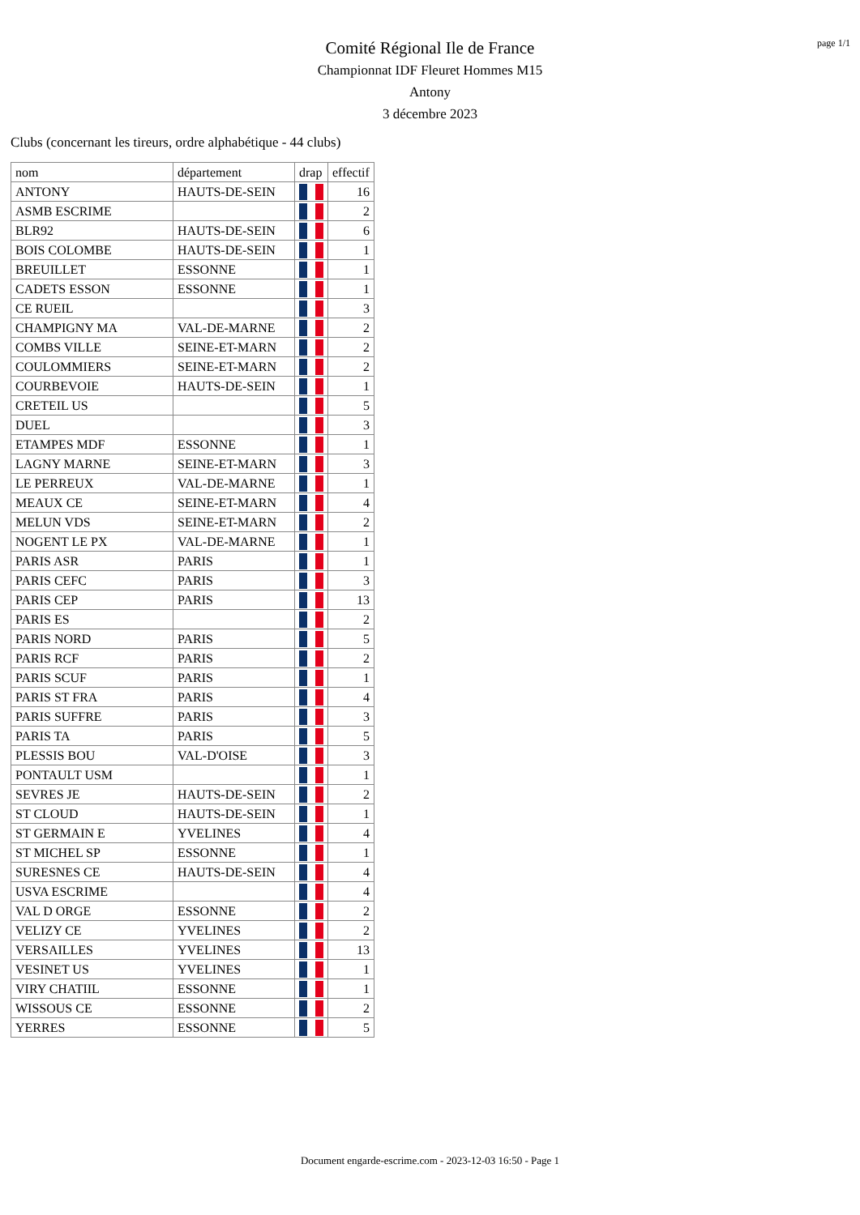page 1/1
Comité Régional Ile de France
Championnat IDF Fleuret Hommes M15
Antony
3 décembre 2023
Clubs (concernant les tireurs, ordre alphabétique - 44 clubs)
| nom | département | drap | effectif |
| --- | --- | --- | --- |
| ANTONY | HAUTS-DE-SEIN | | 16 |
| ASMB ESCRIME | | | 2 |
| BLR92 | HAUTS-DE-SEIN | | 6 |
| BOIS COLOMBE | HAUTS-DE-SEIN | | 1 |
| BREUILLET | ESSONNE | | 1 |
| CADETS ESSON | ESSONNE | | 1 |
| CE RUEIL | | | 3 |
| CHAMPIGNY MA | VAL-DE-MARNE | | 2 |
| COMBS VILLE | SEINE-ET-MARN | | 2 |
| COULOMMIERS | SEINE-ET-MARN | | 2 |
| COURBEVOIE | HAUTS-DE-SEIN | | 1 |
| CRETEIL US | | | 5 |
| DUEL | | | 3 |
| ETAMPES MDF | ESSONNE | | 1 |
| LAGNY MARNE | SEINE-ET-MARN | | 3 |
| LE PERREUX | VAL-DE-MARNE | | 1 |
| MEAUX CE | SEINE-ET-MARN | | 4 |
| MELUN VDS | SEINE-ET-MARN | | 2 |
| NOGENT LE PX | VAL-DE-MARNE | | 1 |
| PARIS ASR | PARIS | | 1 |
| PARIS CEFC | PARIS | | 3 |
| PARIS CEP | PARIS | | 13 |
| PARIS ES | | | 2 |
| PARIS NORD | PARIS | | 5 |
| PARIS RCF | PARIS | | 2 |
| PARIS SCUF | PARIS | | 1 |
| PARIS ST FRA | PARIS | | 4 |
| PARIS SUFFRE | PARIS | | 3 |
| PARIS TA | PARIS | | 5 |
| PLESSIS BOU | VAL-D'OISE | | 3 |
| PONTAULT USM | | | 1 |
| SEVRES JE | HAUTS-DE-SEIN | | 2 |
| ST CLOUD | HAUTS-DE-SEIN | | 1 |
| ST GERMAIN E | YVELINES | | 4 |
| ST MICHEL SP | ESSONNE | | 1 |
| SURESNES CE | HAUTS-DE-SEIN | | 4 |
| USVA ESCRIME | | | 4 |
| VAL D ORGE | ESSONNE | | 2 |
| VELIZY CE | YVELINES | | 2 |
| VERSAILLES | YVELINES | | 13 |
| VESINET US | YVELINES | | 1 |
| VIRY CHATIIL | ESSONNE | | 1 |
| WISSOUS CE | ESSONNE | | 2 |
| YERRES | ESSONNE | | 5 |
Document engarde-escrime.com - 2023-12-03 16:50 - Page 1